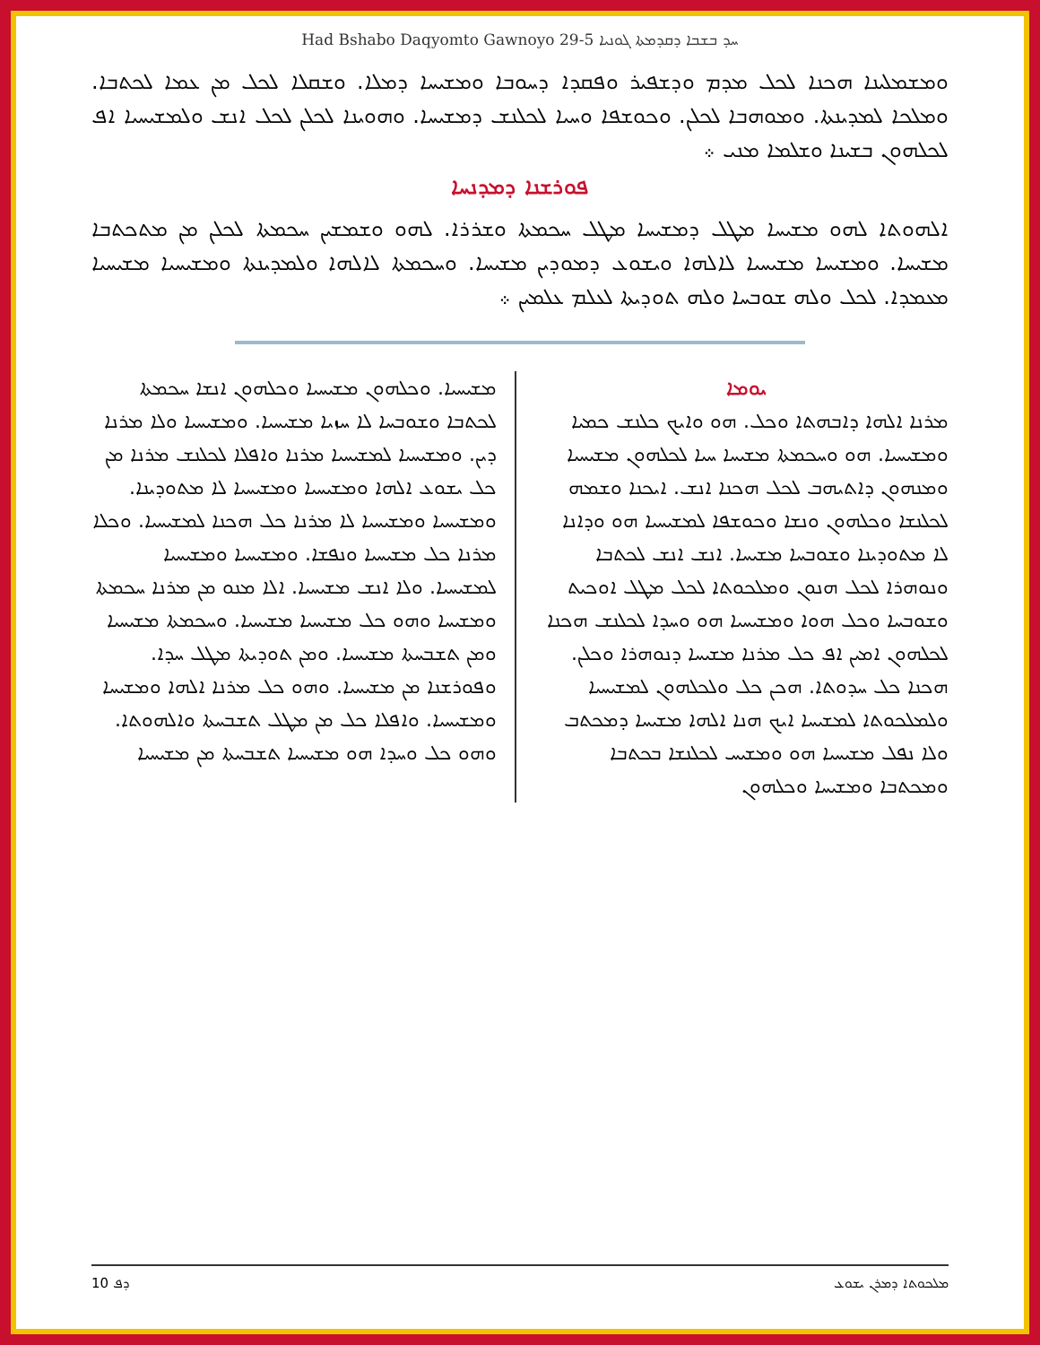Had Bshabo Daqyomto Gawnoyo 29-5 ܚܕ ܒܫܒܐ ܕܩܕܡܬܐ ܓܘܢܝܐ
ܘܡܫܡܠܝܢܐ ܗܟܢܐ ܠܟܠ ܡܕܡ ܘܕܫܦܝܪ ܘܦܩܕܐ ܕܚܘܒܐ ܘܡܫܝܚܐ ܕܡܠܐ. ܘܫܩܠܐ ܠܟܠ ܡܢ ܥܡܐ ܠܟܬܒܐ. ܘܡܠܟܐ ܠܡܕܝܢܬܐ. ܘܡܘܗܒܐ ܠܟܠܢ. ܘܟܘܫܦܐ ܘܚܝܐ ܠܟܠܢܫ ܕܡܫܝܚܐ. ܘܗܘܝܢܐ ܠܟܠܢ ܠܟܠ ܐܢܫ ܘܠܡܫܝܚܝܐ ܐܦ ܠܟܠܗܘܢ ܒܫܝܢܐ ܘܫܠܡܐ ܡܢܝ ܀
ܦܘܪܫܢܐ ܕܡܕܢܚܐ
ܐܠܗܘܬܐ ܠܗܘ ܡܫܝܚܐ ܡܛܠ ܕܡܫܝܚܐ ܡܛܠ ܚܟܡܬܐ ܘܫܪܪܐ. ܠܗܘ ܘܫܡܫܝܢ ܚܟܡܬܐ ܠܟܠܢ ܡܢ ܡܬܟܬܒܐ ܡܫܝܚܐ. ܘܡܫܝܚܐ ܡܫܝܚܝܐ ܠܐܠܗܐ ܘܝܫܘܥ ܕܡܘܕܝܢ ܡܫܝܚܐ. ܘܚܟܡܬܐ ܠܐܠܗܐ ܘܠܡܕܝܢܬܐ ܘܡܫܝܚܝܐ ܡܫܝܚܝܐ ܡܥܡܕܐ. ܠܟܠ ܘܠܗ ܫܘܒܚܐ ܘܠܗ ܬܘܕܝܬܐ ܠܥܠܡ ܥܠܡܝܢ ܀
ܝܘܡܐ
ܡܪܢܐ ܐܠܗܐ ܕܐܒܗܬܐ ܘܟܠ. ܗܘ ܘܐܝܟ ܟܠܢܫ ܟܡܝܐ ܘܡܫܝܚܝܐ. ܗܘ ܘܚܟܡܬܐ ܡܫܝܚܐ ܚܝܐ ܠܟܠܗܘܢ ܡܫܝܚܝܐ ܘܡܢܗܘܢ ܕܐܬܝܗܒ ܠܟܠ ܗܟܢܐ ܐܢܫ. ܐܝܟܢܐ ܘܫܡܗ ܠܟܠܢܫܐ ܘܟܠܗܘܢ ܘܢܫܐ ܘܟܘܫܦܐ ܠܡܫܝܚܝܐ ܗܘ ܘܕܐܢܐ ܠܐ ܡܬܘܕܝܢܐ ܘܫܘܒܚܐ ܡܫܝܚܐ. ܐܢܫ ܐܢܫ ܠܟܬܒܐ ܘܢܘܗܪܐ ܠܟܠ ܗܢܘܢ ܘܡܠܟܘܬܐ ܠܟܠ ܡܛܠ ܐܘܟܝܬ ܘܫܘܒܚܐ ܘܟܠ ܗܘܐ ܘܡܫܝܚܝܐ ܗܘ ܘܚܕܐ ܠܟܠܢܫ ܗܟܢܐ ܠܟܠܗܘܢ ܐܡܝܢ ܐܦ ܟܠ ܡܪܢܐ ܡܫܝܚܐ ܕܢܘܗܪܐ ܘܟܠܢ. ܗܟܢܐ ܟܠ ܚܕܘܬܐ. ܗܟܢ ܟܠ ܘܠܟܠܗܘܢ ܠܡܫܝܚܝܐ ܘܠܡܠܟܘܬܐ ܠܡܫܝܚܐ ܐܝܟ ܗܢܐ ܐܠܗܐ ܡܫܝܚܐ ܕܡܟܬܒ ܘܠܐ ܢܦܠ ܡܫܝܚܝܐ ܗܘ ܘܡܫܝܚ ܠܟܠܢܫܐ ܒܟܬܒܐ ܘܡܟܬܒܐ ܘܡܫܝܚܐ ܘܟܠܗܘܢ
ܡܫܝܚܝܐ. ܘܟܠܗܘܢ ܡܫܝܚܝܐ ܘܟܠܗܘܢ ܐܢܫܐ ܚܟܡܬܐ ܠܟܬܒܐ ܘܫܘܒܚܐ ܠܐ ܚܙܝܐ ܡܫܝܚܝܐ. ܘܡܫܝܚܝܐ ܘܠܐ ܡܪܢܐ ܕܝܢ. ܘܡܫܝܚܝܐ ܠܡܫܝܚܝܐ ܡܪܢܐ ܘܐܦܠܐ ܠܟܠܢܫ ܡܪܢܐ ܡܢ ܟܠ ܝܫܘܥ ܐܠܗܐ ܘܡܫܝܚܝܐ ܘܡܫܝܚܝܐ ܠܐ ܡܬܘܕܝܢܐ. ܘܡܫܝܚܝܐ ܘܡܫܝܚܝܐ ܠܐ ܡܪܢܐ ܟܠ ܗܟܢܐ ܠܡܫܝܚܝܐ. ܘܟܠܐ ܡܪܢܐ ܟܠ ܡܫܝܚܝܐ ܘܢܦܫܐ. ܘܡܫܝܚܝܐ ܘܡܫܝܚܝܐ ܠܡܫܝܚܝܐ. ܘܠܐ ܐܢܫ ܡܫܝܚܝܐ. ܐܠܐ ܡܢܘ ܡܢ ܡܪܢܐ ܚܟܡܬܐ ܘܡܫܝܚܐ ܘܗܘ ܟܠ ܡܫܝܚܝܐ ܡܫܝܚܝܐ. ܘܚܟܡܬܐ ܡܫܝܚܝܐ ܘܡܢ ܬܫܒܚܬܐ ܡܫܝܚܝܐ. ܘܡܢ ܬܘܕܝܬܐ ܡܛܠ ܚܕܐ. ܘܦܘܪܫܢܐ ܡܢ ܡܫܝܚܝܐ. ܘܗܘ ܟܠ ܡܪܢܐ ܐܠܗܐ ܘܡܫܝܚܐ ܘܡܫܝܚܝܐ. ܘܐܦܠܐ ܟܠ ܡܢ ܡܛܠ ܬܫܒܚܬܐ ܘܐܠܗܘܬܐ. ܘܗܘ ܟܠ ܘܚܕܐ ܗܘ ܡܫܝܚܝܐ ܬܫܒܚܬܐ ܡܢ ܡܫܝܚܝܐ
ܕܦ 10 ܡܠܟܘܬܐ ܕܡܪܢ ܝܫܘܥ